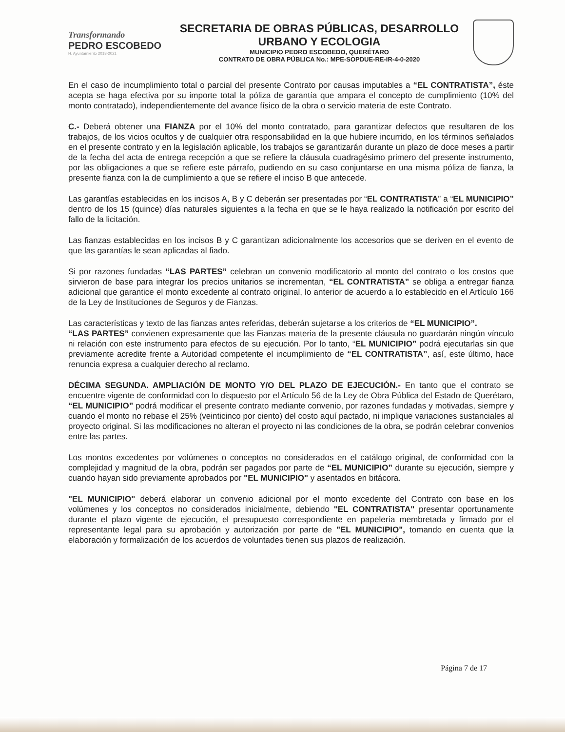Transformando
PEDRO ESCOBEDO
H. Ayuntamiento 2018-2021
SECRETARIA DE OBRAS PÚBLICAS, DESARROLLO
URBANO Y ECOLOGIA
MUNICIPIO PEDRO ESCOBEDO, QUERÉTARO
CONTRATO DE OBRA PÚBLICA No.: MPE-SOPDUE-RE-IR-4-0-2020
En el caso de incumplimiento total o parcial del presente Contrato por causas imputables a “EL CONTRATISTA”, éste acepta se haga efectiva por su importe total la póliza de garantía que ampara el concepto de cumplimiento (10% del monto contratado), independientemente del avance físico de la obra o servicio materia de este Contrato.
C.- Deberá obtener una FIANZA por el 10% del monto contratado, para garantizar defectos que resultaren de los trabajos, de los vicios ocultos y de cualquier otra responsabilidad en la que hubiere incurrido, en los términos señalados en el presente contrato y en la legislación aplicable, los trabajos se garantizarán durante un plazo de doce meses a partir de la fecha del acta de entrega recepción a que se refiere la cláusula cuadragésimo primero del presente instrumento, por las obligaciones a que se refiere este párrafo, pudiendo en su caso conjuntarse en una misma póliza de fianza, la presente fianza con la de cumplimiento a que se refiere el inciso B que antecede.
Las garantías establecidas en los incisos A, B y C deberán ser presentadas por “EL CONTRATISTA” a “EL MUNICIPIO” dentro de los 15 (quince) días naturales siguientes a la fecha en que se le haya realizado la notificación por escrito del fallo de la licitación.
Las fianzas establecidas en los incisos B y C garantizan adicionalmente los accesorios que se deriven en el evento de que las garantías le sean aplicadas al fiado.
Si por razones fundadas “LAS PARTES” celebran un convenio modificatorio al monto del contrato o los costos que sirvieron de base para integrar los precios unitarios se incrementan, “EL CONTRATISTA” se obliga a entregar fianza adicional que garantice el monto excedente al contrato original, lo anterior de acuerdo a lo establecido en el Artículo 166 de la Ley de Instituciones de Seguros y de Fianzas.
Las características y texto de las fianzas antes referidas, deberán sujetarse a los criterios de “EL MUNICIPIO”.
“LAS PARTES” convienen expresamente que las Fianzas materia de la presente cláusula no guardarán ningún vínculo ni relación con este instrumento para efectos de su ejecución. Por lo tanto, “EL MUNICIPIO” podrá ejecutarlas sin que previamente acredite frente a Autoridad competente el incumplimiento de “EL CONTRATISTA”, así, este último, hace renuncia expresa a cualquier derecho al reclamo.
DÉCIMA SEGUNDA. AMPLIACIÓN DE MONTO Y/O DEL PLAZO DE EJECUCIÓN.- En tanto que el contrato se encuentre vigente de conformidad con lo dispuesto por el Artículo 56 de la Ley de Obra Pública del Estado de Querétaro, “EL MUNICIPIO” podrá modificar el presente contrato mediante convenio, por razones fundadas y motivadas, siempre y cuando el monto no rebase el 25% (veinticinco por ciento) del costo aquí pactado, ni implique variaciones sustanciales al proyecto original. Si las modificaciones no alteran el proyecto ni las condiciones de la obra, se podrán celebrar convenios entre las partes.
Los montos excedentes por volúmenes o conceptos no considerados en el catálogo original, de conformidad con la complejidad y magnitud de la obra, podrán ser pagados por parte de “EL MUNICIPIO” durante su ejecución, siempre y cuando hayan sido previamente aprobados por "EL MUNICIPIO" y asentados en bitácora.
"EL MUNICIPIO" deberá elaborar un convenio adicional por el monto excedente del Contrato con base en los volúmenes y los conceptos no considerados inicialmente, debiendo "EL CONTRATISTA" presentar oportunamente durante el plazo vigente de ejecución, el presupuesto correspondiente en papelería membretada y firmado por el representante legal para su aprobación y autorización por parte de "EL MUNICIPIO", tomando en cuenta que la elaboración y formalización de los acuerdos de voluntades tienen sus plazos de realización.
Página 7 de 17